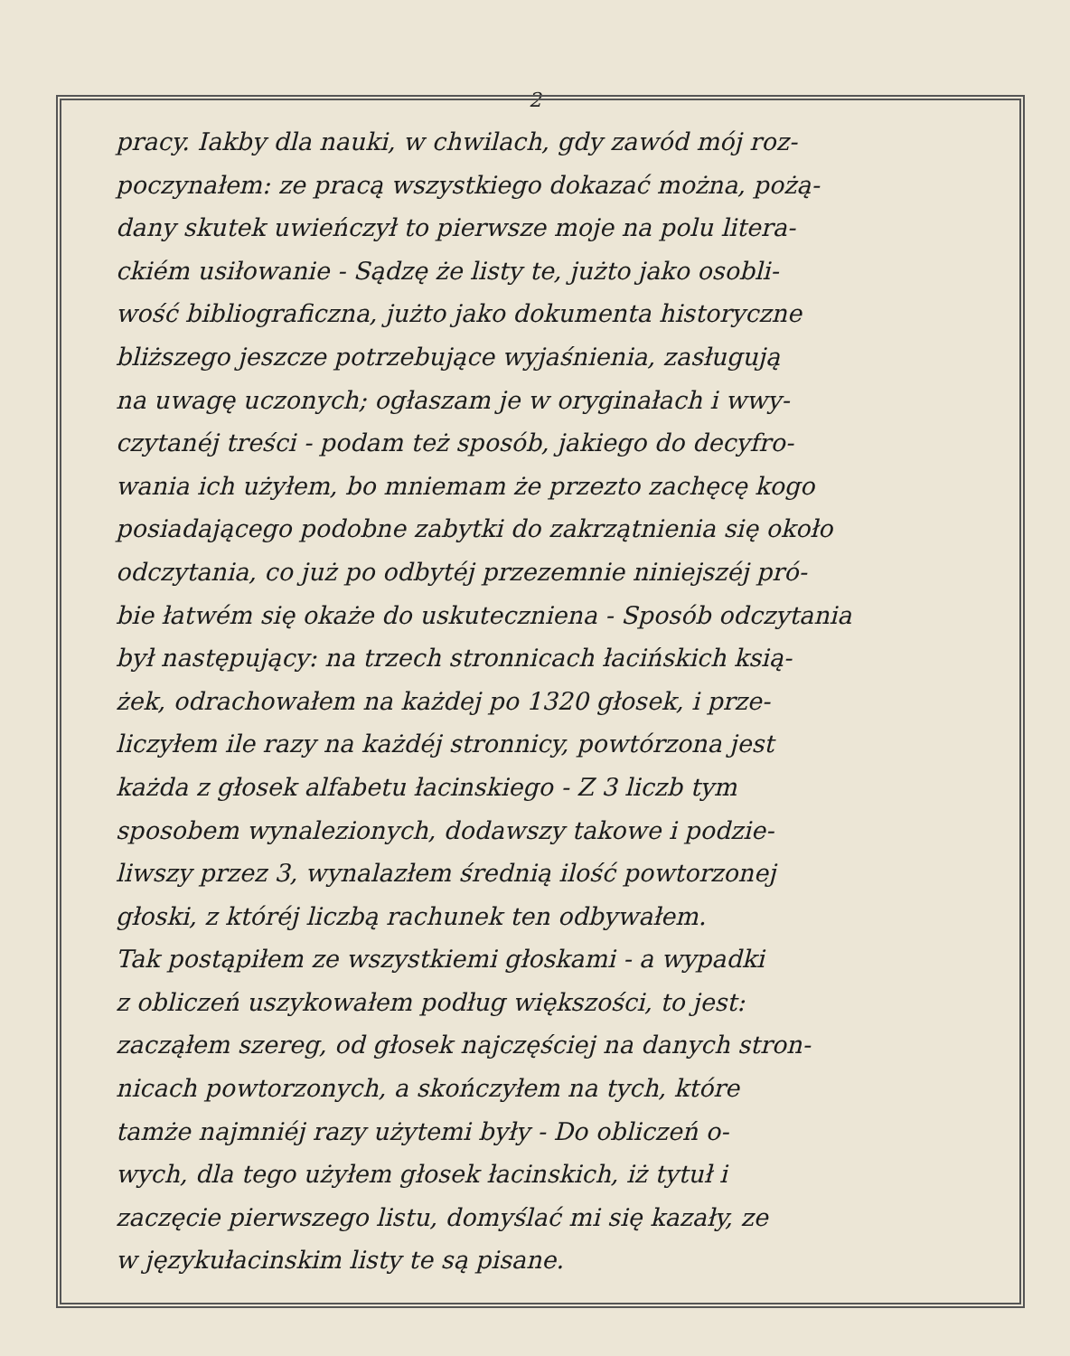2
pracy. Iakby dla nauki, w chwilach, gdy zawód mój roz-
poczynałem: ze pracą wszystkiego dokazać można, pożą-
dany skutek uwieńczył to pierwsze moje na polu litera-
ckiém usiłowanie - Sądzę że listy te, jużto jako osobli-
wość bibliograficzna, jużto jako dokumenta historyczne
bliższego jeszcze potrzebujące wyjaśnienia, zasługują
na uwagę uczonych; ogłaszam je w oryginałach i wwy-
czytanéj treści - podam też sposób, jakiego do decyfro-
wania ich użyłem, bo mniemam że przezto zachęcę kogo
posiadającego podobne zabytki do zakrzątnienia się około
odczytania, co już po odbytéj przezemnie niniejszéj pró-
bie łatwém się okaże do uskuteczniena - Sposób odczytania
był następujący: na trzech stronnicach łacińskich ksią-
żek, odrachowałem na każdej po 1320 głosek, i prze-
liczyłem ile razy na każdéj stronnicy, powtórzona jest
każda z głosek alfabetu łacinskiego - Z 3 liczb tym
sposobem wynalezionych, dodawszy takowe i podzie-
liwszy przez 3, wynalazłem średnią ilość powtorzonej
głoski, z któréj liczbą rachunek ten odbywałem.
Tak postąpiłem ze wszystkiemi głoskami - a wypadki
z obliczeń uszykowałem podług większości, to jest:
zacząłem szereg, od głosek najczęściej na danych stron-
nicach powtorzonych, a skończyłem na tych, które
tamże najmniéj razy użytemi były - Do obliczeń o-
wych, dla tego użyłem głosek łacinskich, iż tytuł i
zaczęcie pierwszego listu, domyślać mi się kazały, ze
w językułacinskim listy te są pisane.